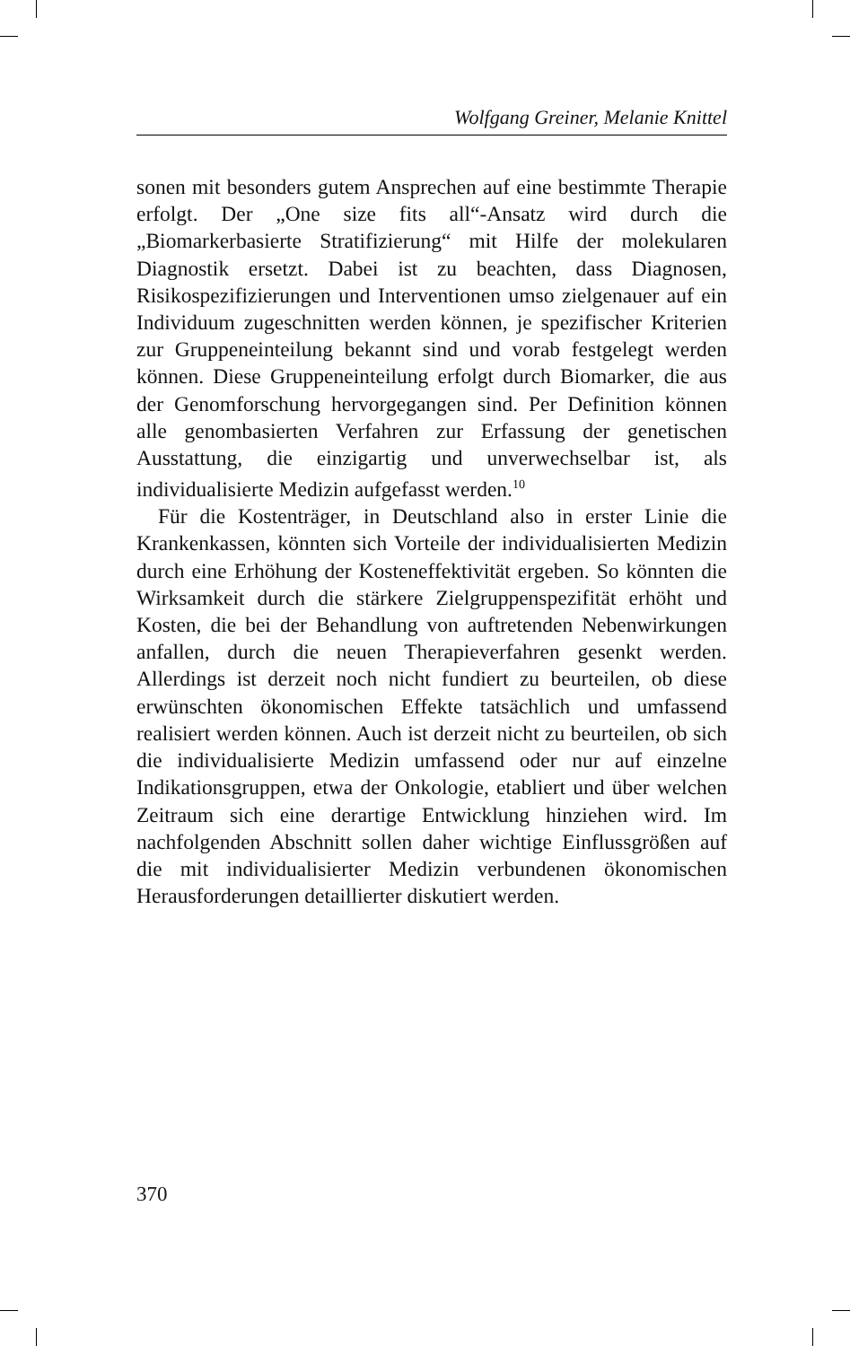Wolfgang Greiner, Melanie Knittel
sonen mit besonders gutem Ansprechen auf eine bestimmte Therapie erfolgt. Der „One size fits all“-Ansatz wird durch die „Biomarkerbasierte Stratifizierung“ mit Hilfe der molekularen Diagnostik ersetzt. Dabei ist zu beachten, dass Diagnosen, Risikospezifizierungen und Interventionen umso zielgenauer auf ein Individuum zugeschnitten werden können, je spezifischer Kriterien zur Gruppeneinteilung bekannt sind und vorab festgelegt werden können. Diese Gruppeneinteilung erfolgt durch Biomarker, die aus der Genomforschung hervorgegangen sind. Per Definition können alle genombasierten Verfahren zur Erfassung der genetischen Ausstattung, die einzigartig und unverwechselbar ist, als individualisierte Medizin aufgefasst werden.<sup>10</sup>
Für die Kostenträger, in Deutschland also in erster Linie die Krankenkassen, könnten sich Vorteile der individualisierten Medizin durch eine Erhöhung der Kosteneffektivität ergeben. So könnten die Wirksamkeit durch die stärkere Zielgruppenspezifität erhöht und Kosten, die bei der Behandlung von auftretenden Nebenwirkungen anfallen, durch die neuen Therapieverfahren gesenkt werden. Allerdings ist derzeit noch nicht fundiert zu beurteilen, ob diese erwünschten ökonomischen Effekte tatsächlich und umfassend realisiert werden können. Auch ist derzeit nicht zu beurteilen, ob sich die individualisierte Medizin umfassend oder nur auf einzelne Indikationsgruppen, etwa der Onkologie, etabliert und über welchen Zeitraum sich eine derartige Entwicklung hinziehen wird. Im nachfolgenden Abschnitt sollen daher wichtige Einflussgrößen auf die mit individualisierter Medizin verbundenen ökonomischen Herausforderungen detaillierter diskutiert werden.
370